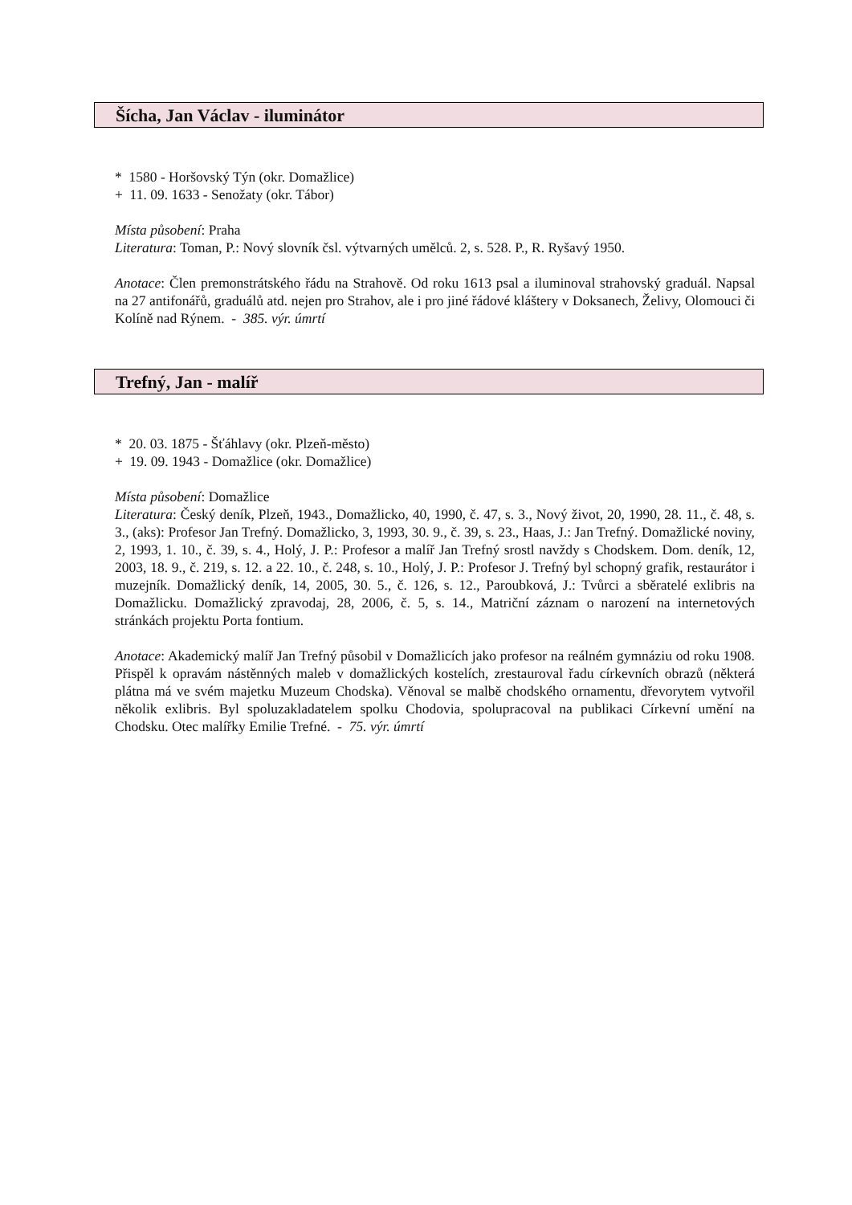Šícha, Jan Václav - iluminátor
* 1580 - Horšovský Týn (okr. Domažlice)
+ 11. 09. 1633 - Senožaty (okr. Tábor)
Místa působení: Praha
Literatura: Toman, P.: Nový slovník čsl. výtvarných umělců. 2, s. 528. P., R. Ryšavý 1950.
Anotace: Člen premonstrátského řádu na Strahově. Od roku 1613 psal a iluminoval strahovský graduál. Napsal na 27 antifonářů, graduálů atd. nejen pro Strahov, ale i pro jiné řádové kláštery v Doksanech, Želivy, Olomouci či Kolíně nad Rýnem. - 385. výr. úmrtí
Trefný, Jan - malíř
* 20. 03. 1875 - Šťáhlavy (okr. Plzeň-město)
+ 19. 09. 1943 - Domažlice (okr. Domažlice)
Místa působení: Domažlice
Literatura: Český deník, Plzeň, 1943., Domažlicko, 40, 1990, č. 47, s. 3., Nový život, 20, 1990, 28. 11., č. 48, s. 3., (aks): Profesor Jan Trefný. Domažlicko, 3, 1993, 30. 9., č. 39, s. 23., Haas, J.: Jan Trefný. Domažlické noviny, 2, 1993, 1. 10., č. 39, s. 4., Holý, J. P.: Profesor a malíř Jan Trefný srostl navždy s Chodskem. Dom. deník, 12, 2003, 18. 9., č. 219, s. 12. a 22. 10., č. 248, s. 10., Holý, J. P.: Profesor J. Trefný byl schopný grafik, restaurátor i muzejník. Domažlický deník, 14, 2005, 30. 5., č. 126, s. 12., Paroubková, J.: Tvůrci a sběratelé exlibris na Domažlicku. Domažlický zpravodaj, 28, 2006, č. 5, s. 14., Matriční záznam o narození na internetových stránkách projektu Porta fontium.
Anotace: Akademický malíř Jan Trefný působil v Domažlicích jako profesor na reálném gymnáziu od roku 1908. Přispěl k opravám nástěnných maleb v domažlických kostelích, zrestauroval řadu církevních obrazů (některá plátna má ve svém majetku Muzeum Chodska). Věnoval se malbě chodského ornamentu, dřevorytem vytvořil několik exlibris. Byl spoluzakladatelem spolku Chodovia, spolupracoval na publikaci Církevní umění na Chodsku. Otec malířky Emilie Trefné. - 75. výr. úmrtí